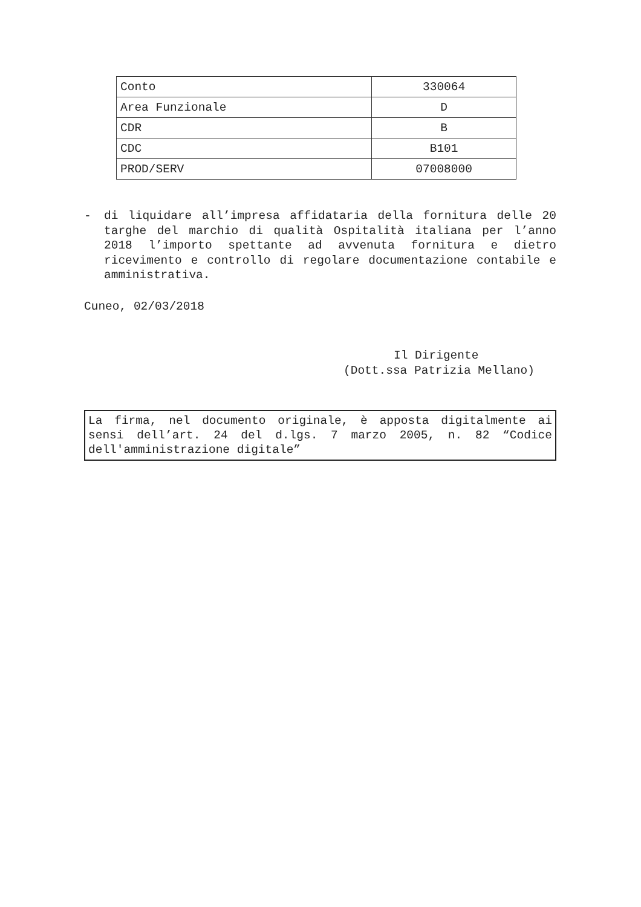| Conto | 330064 |
| Area Funzionale | D |
| CDR | B |
| CDC | B101 |
| PROD/SERV | 07008000 |
- di liquidare all’impresa affidataria della fornitura delle 20 targhe del marchio di qualità Ospitalità italiana per l’anno 2018 l’importo spettante ad avvenuta fornitura e dietro ricevimento e controllo di regolare documentazione contabile e amministrativa.
Cuneo, 02/03/2018
Il Dirigente
(Dott.ssa Patrizia Mellano)
La firma, nel documento originale, è apposta digitalmente ai sensi dell’art. 24 del d.lgs. 7 marzo 2005, n. 82 “Codice dell'amministrazione digitale”